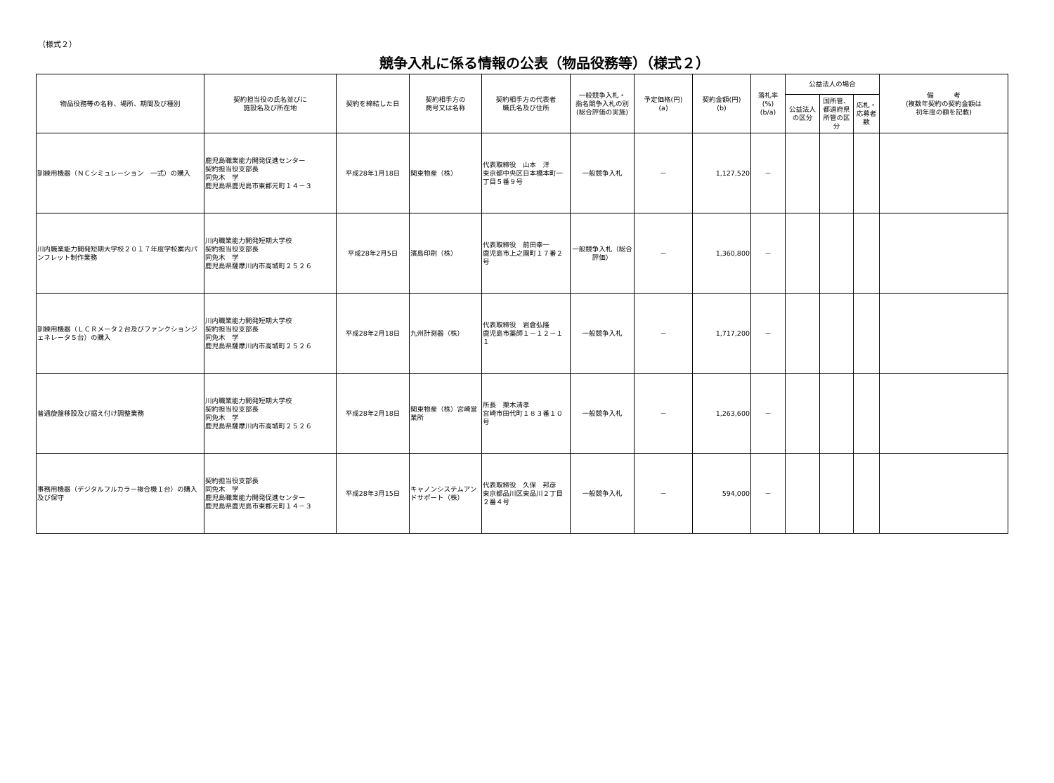（様式２）
競争入札に係る情報の公表（物品役務等）（様式２）
| 物品役務等の名称、場所、期間及び種別 | 契約担当役の氏名並びに 施設名及び所在地 | 契約を締結した日 | 契約相手方の 商号又は名称 | 契約相手方の代表者 職氏名及び住所 | 一般競争入札・ 指名競争入札の別 (総合評価の実施) | 予定価格(円) (a) | 契約金額(円) (b) | 落札率 (%) (b/a) | 公益法人の場合 | | | 備 考 (複数年契約の契約金額は 初年度の額を記載) |
| --- | --- | --- | --- | --- | --- | --- | --- | --- | --- | --- | --- | --- |
| | | | | | | | | | 公益法人の区分 | 国所管、都道府県所管の区分 | 応札・応募者数 | |
| 訓練用機器（ＮＣシミュレーション 一式）の購入 | 鹿児島職業能力開発促進センター 契約担当役支部長 同免木 学 鹿児島県鹿児島市東郡元町１４－３ | 平成28年1月18日 | 関東物産（株） | 代表取締役 山本 洋 東京都中央区日本橋本町一丁目５番９号 | 一般競争入札 | － | 1,127,520 | － | | | | |
| 川内職業能力開発短期大学校２０１７年度学校案内パンフレット制作業務 | 川内職業能力開発短期大学校 契約担当役支部長 同免木 学 鹿児島県薩摩川内市高城町２５２６ | 平成28年2月5日 | 濱島印刷（株） | 代表取締役 前田幸一 鹿児島市上之園町１７番２号 | 一般競争入札（総合評価） | － | 1,360,800 | － | | | | |
| 訓練用機器（ＬＣＲメータ２台及びファンクションジェネレータ５台）の購入 | 川内職業能力開発短期大学校 契約担当役支部長 同免木 学 鹿児島県薩摩川内市高城町２５２６ | 平成28年2月18日 | 九州計測器（株） | 代表取締役 岩倉弘隆 鹿児島市薬師１－１２－１１ | 一般競争入札 | － | 1,717,200 | － | | | | |
| 普通旋盤移設及び据え付け調整業務 | 川内職業能力開発短期大学校 契約担当役支部長 同免木 学 鹿児島県薩摩川内市高城町２５２６ | 平成28年2月18日 | 関東物産（株）宮崎営業所 | 所長 栗木清孝 宮崎市田代町１８３番１０号 | 一般競争入札 | － | 1,263,600 | － | | | | |
| 事務用機器（デジタルフルカラー複合機１台）の購入及び保守 | 契約担当役支部長 同免木 学 鹿児島職業能力開発促進センター 鹿児島県鹿児島市東郡元町１４－３ | 平成28年3月15日 | キャノンシステムアンドサポート（株） | 代表取締役 久保 邦彦 東京都品川区東品川２丁目２番４号 | 一般競争入札 | － | 594,000 | － | | | | |